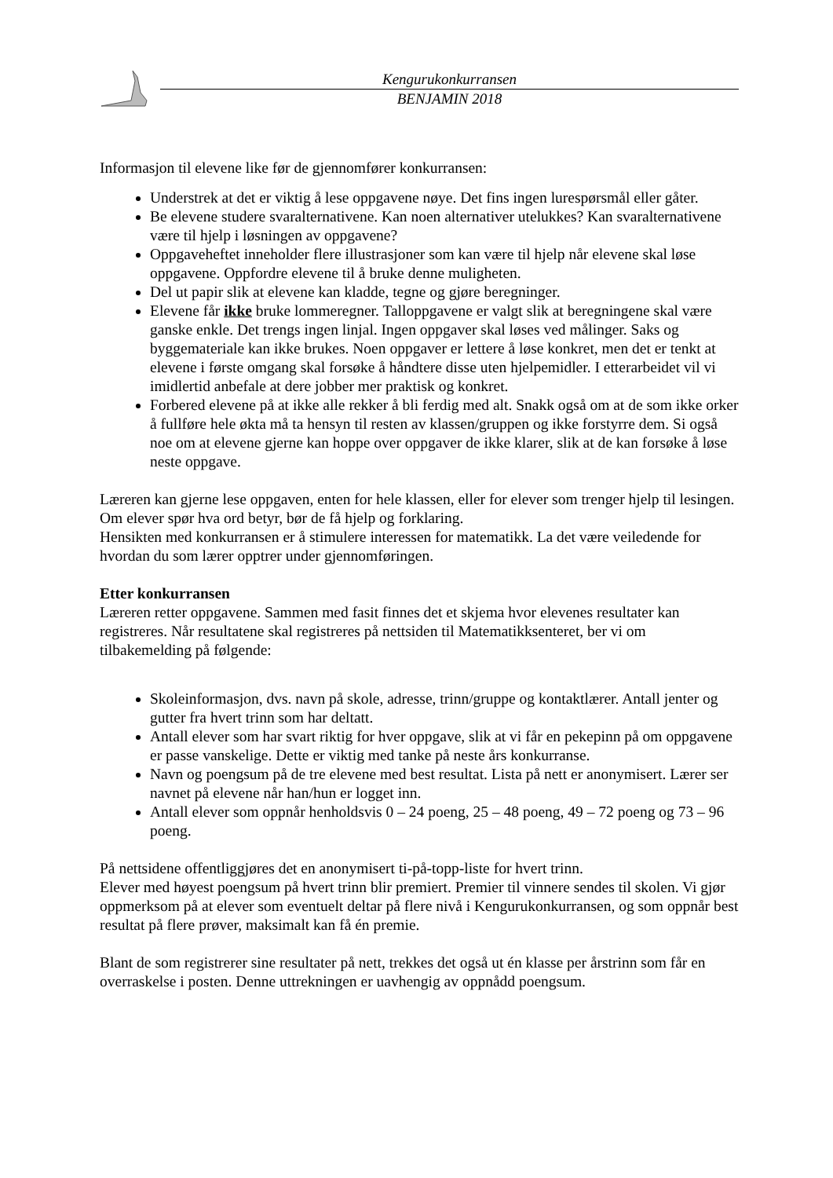Kengurukonkurransen
BENJAMIN 2018
Informasjon til elevene like før de gjennomfører konkurransen:
Understrek at det er viktig å lese oppgavene nøye. Det fins ingen lurespørsmål eller gåter.
Be elevene studere svaralternativene. Kan noen alternativer utelukkes? Kan svaralternativene være til hjelp i løsningen av oppgavene?
Oppgaveheftet inneholder flere illustrasjoner som kan være til hjelp når elevene skal løse oppgavene. Oppfordre elevene til å bruke denne muligheten.
Del ut papir slik at elevene kan kladde, tegne og gjøre beregninger.
Elevene får ikke bruke lommeregner. Talloppgavene er valgt slik at beregningene skal være ganske enkle. Det trengs ingen linjal. Ingen oppgaver skal løses ved målinger. Saks og byggemateriale kan ikke brukes. Noen oppgaver er lettere å løse konkret, men det er tenkt at elevene i første omgang skal forsøke å håndtere disse uten hjelpemidler. I etterarbeidet vil vi imidlertid anbefale at dere jobber mer praktisk og konkret.
Forbered elevene på at ikke alle rekker å bli ferdig med alt. Snakk også om at de som ikke orker å fullføre hele økta må ta hensyn til resten av klassen/gruppen og ikke forstyrre dem. Si også noe om at elevene gjerne kan hoppe over oppgaver de ikke klarer, slik at de kan forsøke å løse neste oppgave.
Læreren kan gjerne lese oppgaven, enten for hele klassen, eller for elever som trenger hjelp til lesingen. Om elever spør hva ord betyr, bør de få hjelp og forklaring.
Hensikten med konkurransen er å stimulere interessen for matematikk. La det være veiledende for hvordan du som lærer opptrer under gjennomføringen.
Etter konkurransen
Læreren retter oppgavene. Sammen med fasit finnes det et skjema hvor elevenes resultater kan registreres. Når resultatene skal registreres på nettsiden til Matematikksenteret, ber vi om tilbakemelding på følgende:
Skoleinformasjon, dvs. navn på skole, adresse, trinn/gruppe og kontaktlærer. Antall jenter og gutter fra hvert trinn som har deltatt.
Antall elever som har svart riktig for hver oppgave, slik at vi får en pekepinn på om oppgavene er passe vanskelige. Dette er viktig med tanke på neste års konkurranse.
Navn og poengsum på de tre elevene med best resultat. Lista på nett er anonymisert. Lærer ser navnet på elevene når han/hun er logget inn.
Antall elever som oppnår henholdsvis 0 – 24 poeng, 25 – 48 poeng, 49 – 72 poeng og 73 – 96 poeng.
På nettsidene offentliggjøres det en anonymisert ti-på-topp-liste for hvert trinn.
Elever med høyest poengsum på hvert trinn blir premiert. Premier til vinnere sendes til skolen. Vi gjør oppmerksom på at elever som eventuelt deltar på flere nivå i Kengurukonkurransen, og som oppnår best resultat på flere prøver, maksimalt kan få én premie.
Blant de som registrerer sine resultater på nett, trekkes det også ut én klasse per årstrinn som får en overraskelse i posten. Denne uttrekningen er uavhengig av oppnådd poengsum.